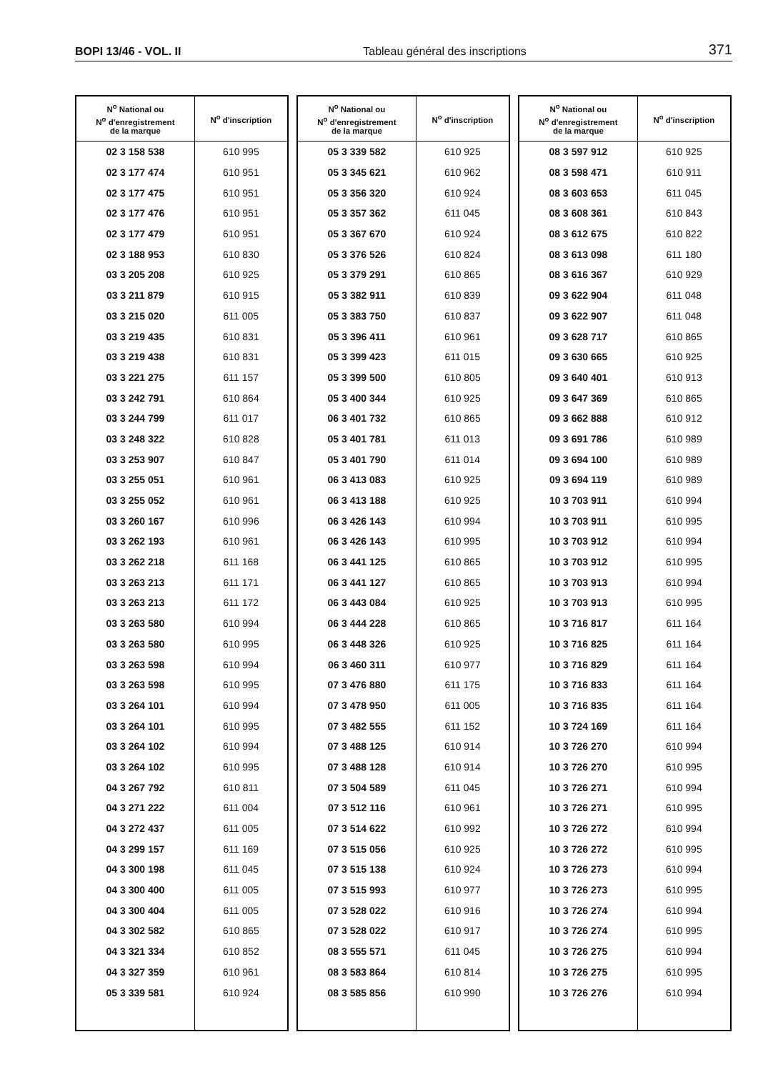BOPI 13/46 - VOL. II Tableau général des inscriptions 371
| N<sup>o</sup> National ou N<sup>o</sup> d'enregistrement de la marque | N<sup>o</sup> d'inscription |
| --- | --- |
| 02 3 158 538 | 610 995 |
| 02 3 177 474 | 610 951 |
| 02 3 177 475 | 610 951 |
| 02 3 177 476 | 610 951 |
| 02 3 177 479 | 610 951 |
| 02 3 188 953 | 610 830 |
| 03 3 205 208 | 610 925 |
| 03 3 211 879 | 610 915 |
| 03 3 215 020 | 611 005 |
| 03 3 219 435 | 610 831 |
| 03 3 219 438 | 610 831 |
| 03 3 221 275 | 611 157 |
| 03 3 242 791 | 610 864 |
| 03 3 244 799 | 611 017 |
| 03 3 248 322 | 610 828 |
| 03 3 253 907 | 610 847 |
| 03 3 255 051 | 610 961 |
| 03 3 255 052 | 610 961 |
| 03 3 260 167 | 610 996 |
| 03 3 262 193 | 610 961 |
| 03 3 262 218 | 611 168 |
| 03 3 263 213 | 611 171 |
| 03 3 263 213 | 611 172 |
| 03 3 263 580 | 610 994 |
| 03 3 263 580 | 610 995 |
| 03 3 263 598 | 610 994 |
| 03 3 263 598 | 610 995 |
| 03 3 264 101 | 610 994 |
| 03 3 264 101 | 610 995 |
| 03 3 264 102 | 610 994 |
| 03 3 264 102 | 610 995 |
| 04 3 267 792 | 610 811 |
| 04 3 271 222 | 611 004 |
| 04 3 272 437 | 611 005 |
| 04 3 299 157 | 611 169 |
| 04 3 300 198 | 611 045 |
| 04 3 300 400 | 611 005 |
| 04 3 300 404 | 611 005 |
| 04 3 302 582 | 610 865 |
| 04 3 321 334 | 610 852 |
| 04 3 327 359 | 610 961 |
| 05 3 339 581 | 610 924 |
| N<sup>o</sup> National ou N<sup>o</sup> d'enregistrement de la marque | N<sup>o</sup> d'inscription |
| --- | --- |
| 05 3 339 582 | 610 925 |
| 05 3 345 621 | 610 962 |
| 05 3 356 320 | 610 924 |
| 05 3 357 362 | 611 045 |
| 05 3 367 670 | 610 924 |
| 05 3 376 526 | 610 824 |
| 05 3 379 291 | 610 865 |
| 05 3 382 911 | 610 839 |
| 05 3 383 750 | 610 837 |
| 05 3 396 411 | 610 961 |
| 05 3 399 423 | 611 015 |
| 05 3 399 500 | 610 805 |
| 05 3 400 344 | 610 925 |
| 06 3 401 732 | 610 865 |
| 05 3 401 781 | 611 013 |
| 05 3 401 790 | 611 014 |
| 06 3 413 083 | 610 925 |
| 06 3 413 188 | 610 925 |
| 06 3 426 143 | 610 994 |
| 06 3 426 143 | 610 995 |
| 06 3 441 125 | 610 865 |
| 06 3 441 127 | 610 865 |
| 06 3 443 084 | 610 925 |
| 06 3 444 228 | 610 865 |
| 06 3 448 326 | 610 925 |
| 06 3 460 311 | 610 977 |
| 07 3 476 880 | 611 175 |
| 07 3 478 950 | 611 005 |
| 07 3 482 555 | 611 152 |
| 07 3 488 125 | 610 914 |
| 07 3 488 128 | 610 914 |
| 07 3 504 589 | 611 045 |
| 07 3 512 116 | 610 961 |
| 07 3 514 622 | 610 992 |
| 07 3 515 056 | 610 925 |
| 07 3 515 138 | 610 924 |
| 07 3 515 993 | 610 977 |
| 07 3 528 022 | 610 916 |
| 07 3 528 022 | 610 917 |
| 08 3 555 571 | 611 045 |
| 08 3 583 864 | 610 814 |
| 08 3 585 856 | 610 990 |
| N<sup>o</sup> National ou N<sup>o</sup> d'enregistrement de la marque | N<sup>o</sup> d'inscription |
| --- | --- |
| 08 3 597 912 | 610 925 |
| 08 3 598 471 | 610 911 |
| 08 3 603 653 | 611 045 |
| 08 3 608 361 | 610 843 |
| 08 3 612 675 | 610 822 |
| 08 3 613 098 | 611 180 |
| 08 3 616 367 | 610 929 |
| 09 3 622 904 | 611 048 |
| 09 3 622 907 | 611 048 |
| 09 3 628 717 | 610 865 |
| 09 3 630 665 | 610 925 |
| 09 3 640 401 | 610 913 |
| 09 3 647 369 | 610 865 |
| 09 3 662 888 | 610 912 |
| 09 3 691 786 | 610 989 |
| 09 3 694 100 | 610 989 |
| 09 3 694 119 | 610 989 |
| 10 3 703 911 | 610 994 |
| 10 3 703 911 | 610 995 |
| 10 3 703 912 | 610 994 |
| 10 3 703 912 | 610 995 |
| 10 3 703 913 | 610 994 |
| 10 3 703 913 | 610 995 |
| 10 3 716 817 | 611 164 |
| 10 3 716 825 | 611 164 |
| 10 3 716 829 | 611 164 |
| 10 3 716 833 | 611 164 |
| 10 3 716 835 | 611 164 |
| 10 3 724 169 | 611 164 |
| 10 3 726 270 | 610 994 |
| 10 3 726 270 | 610 995 |
| 10 3 726 271 | 610 994 |
| 10 3 726 271 | 610 995 |
| 10 3 726 272 | 610 994 |
| 10 3 726 272 | 610 995 |
| 10 3 726 273 | 610 994 |
| 10 3 726 273 | 610 995 |
| 10 3 726 274 | 610 994 |
| 10 3 726 274 | 610 995 |
| 10 3 726 275 | 610 994 |
| 10 3 726 275 | 610 995 |
| 10 3 726 276 | 610 994 |